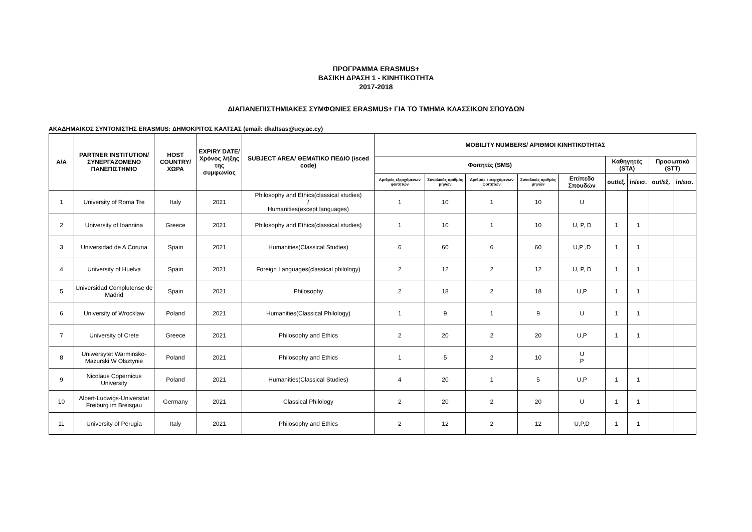ΠΡΟΓΡΑΜΜΑ ERASMUS+
ΒΑΣΙΚΗ ΔΡΑΣΗ 1 - ΚΙΝΗΤΙΚΟΤΗΤΑ
2017-2018
ΔΙΑΠΑΝΕΠΙΣΤΗΜΙΑΚΕΣ ΣΥΜΦΩΝΙΕΣ ERASMUS+ ΓΙΑ ΤΟ ΤΜΗΜΑ ΚΛΑΣΣΙΚΩΝ ΣΠΟΥΔΩΝ
ΑΚΑΔΗΜΑΙΚΟΣ ΣΥΝΤΟΝΙΣΤΗΣ ERASMUS: ΔΗΜΟΚΡΙΤΟΣ ΚΑΛΤΣΑΣ (email: dkaltsas@ucy.ac.cy)
| A/A | PARTNER INSTITUTION/ ΣΥΝΕΡΓΑΖΟΜΕΝΟ ΠΑΝΕΠΙΣΤΗΜΙΟ | HOST COUNTRY/ ΧΩΡΑ | EXPIRY DATE/ Χρόνος λήξης της συμφωνίας | SUBJECT AREA/ ΘΕΜΑΤΙΚΟ ΠΕΔΙΟ (isced code) | MOBILITY NUMBERS/ ΑΡΙΘΜΟΙ ΚΙΝΗΤΙΚΟΤΗΤΑΣ | | | | | | | | |
| --- | --- | --- | --- | --- | --- | --- | --- | --- | --- | --- | --- | --- | --- |
| | | | | | Φοιτητές (SMS) | | | | | Καθηγητές (STA) | | Προσωπικό (STT) | |
| | | | | | Αριθμός εξερχόμενων φοιτητών | Συνολικός αριθμός μηνών | Αριθμός εισερχόμενων φοιτητών | Συνολικός αριθμός μηνών | Επίπεδο Σπουδών | out/εξ. | in/εισ. | out/εξ. | in/εισ. |
| 1 | University of Roma Tre | Italy | 2021 | Philosophy and Ethics(classical studies) / Humanities(except languages) | 1 | 10 | 1 | 10 | U | | | | |
| 2 | University of Ioannina | Greece | 2021 | Philosophy and Ethics(classical studies) | 1 | 10 | 1 | 10 | U, P, D | 1 | 1 | | |
| 3 | Universidad de A Coruna | Spain | 2021 | Humanities(Classical Studies) | 6 | 60 | 6 | 60 | U,P ,D | 1 | 1 | | |
| 4 | University of Huelva | Spain | 2021 | Foreign Languages(classical philology) | 2 | 12 | 2 | 12 | U, P, D | 1 | 1 | | |
| 5 | Universidad Complutense de Madrid | Spain | 2021 | Philosophy | 2 | 18 | 2 | 18 | U,P | 1 | 1 | | |
| 6 | University of Wrocklaw | Poland | 2021 | Humanities(Classical Philology) | 1 | 9 | 1 | 9 | U | 1 | 1 | | |
| 7 | University of Crete | Greece | 2021 | Philosophy and Ethics | 2 | 20 | 2 | 20 | U,P | 1 | 1 | | |
| 8 | Uniwersytet Warminsko-Mazurski W Olsztynie | Poland | 2021 | Philosophy and Ethics | 1 | 5 | 2 | 10 | U P | | | | |
| 9 | Nicolaus Copernicus University | Poland | 2021 | Humanities(Classical Studies) | 4 | 20 | 1 | 5 | U,P | 1 | 1 | | |
| 10 | Albert-Ludwigs-Universitat Freiburg im Breisgau | Germany | 2021 | Classical Philology | 2 | 20 | 2 | 20 | U | 1 | 1 | | |
| 11 | University of Perugia | Italy | 2021 | Philosophy and Ethics | 2 | 12 | 2 | 12 | U,P,D | 1 | 1 | | |